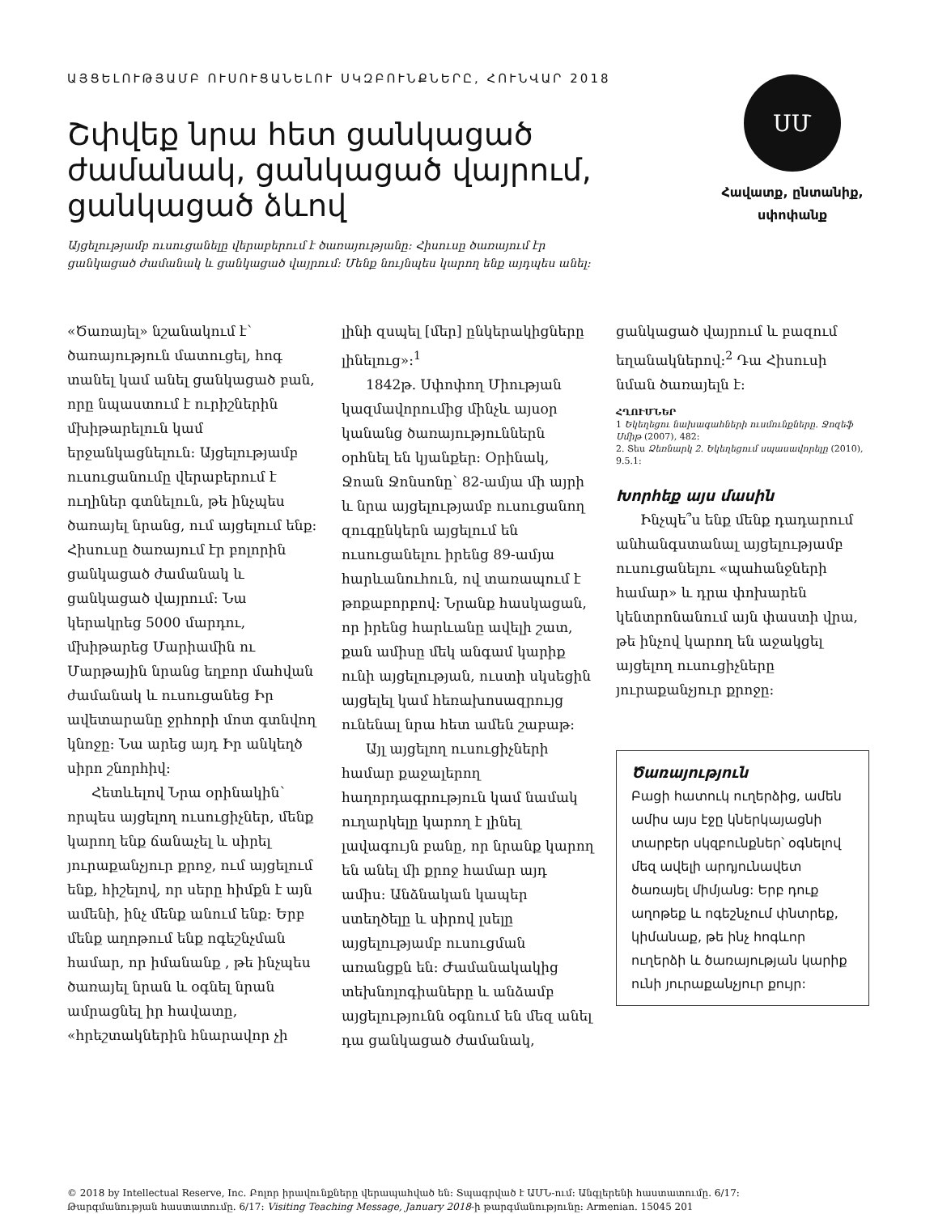ԱՅՑԵԼՈՒԹՅԱՄԲ ՈՒՍՈՒՑԱՆԵԼՈՒ ՍԿԶԲՈՒՆՔՆԵՐԸ, ՀՈՒՆՎԱՐ 2018
Շփվեք նրա հետ ցանկացած
ժամանակ, ցանկացած վայրում,
ցանկացած ձևով
Այցելությամբ ուսուցանելը վերաբերում է ծառայությանը: Հիսուսը ծառայում էր
ցանկացած ժամանակ և ցանկացած վայրում: Մենք նույնպես կարող ենք այդպես անել:
ՍՄ
Հավատք, ընտանիք,
սփոփանք
«Ծառայել» նշանակում է՝ ծառայություն մատուցել, հոգ տանել կամ անել ցանկացած բան, որը նպաստում է ուրիշներին մխիթարելուն կամ երջանկացնելուն: Այցելությամբ ուսուցանումը վերաբերում է ուղիներ գտնելուն, թե ինչպես ծառայել նրանց, ում այցելում ենք: Հիսուսը ծառայում էր բոլորին ցանկացած ժամանակ և ցանկացած վայրում: Նա կերակրեց 5000 մարդու, մխիթարեց Մարիամին ու Մարթային նրանց եղբոր մահվան ժամանակ և ուսուցանեց Իր ավետարանը ջրհորի մոտ գտնվող կնոջը: Նա արեց այդ Իր անկեղծ սիրո շնորհիվ:
Հետևելով Նրա օրինակին՝ որպես այցելող ուսուցիչներ, մենք կարող ենք ճանաչել և սիրել յուրաքանչյուր քրոջ, ում այցելում ենք, հիշելով, որ սերը հիմքն է այն ամենի, ինչ մենք անում ենք: Երբ մենք աղոթում ենք ոգեշնչման համար, որ իմանանք , թե ինչպես ծառայել նրան և օգնել նրան ամրացնել իր հավատը, «հրեշտակներին հնարավոր չի
լինի զսպել [մեր] ընկերակիցները լինելուց»:<sup>1</sup>
1842թ. Սփոփող Միության կազմավորումից մինչև այսօր կանանց ծառայություններն օրհնել են կյանքեր: Օրինակ, Ջոան Ջոնսոնը՝ 82-ամյա մի այրի և նրա այցելությամբ ուսուցանող զուգընկերն այցելում են ուսուցանելու իրենց 89-ամյա հարևանուհուն, ով տառապում է թոքաբորբով: Նրանք հասկացան, որ իրենց հարևանը ավելի շատ, քան ամիսը մեկ անգամ կարիք ունի այցելության, ուստի սկսեցին այցելել կամ հեռախոսազրույց ունենալ նրա հետ ամեն շաբաթ:
Այլ այցելող ուսուցիչների համար քաջալերող հաղորդագրություն կամ նամակ ուղարկելը կարող է լինել լավագույն բանը, որ նրանք կարող են անել մի քրոջ համար այդ ամիս: Անձնական կապեր ստեղծելը և սիրով լսելը այցելությամբ ուսուցման առանցքն են: Ժամանակակից տեխնոլոգիաները և անձամբ այցելությունն օգնում են մեզ անել դա ցանկացած ժամանակ,
ցանկացած վայրում և բազում եղանակներով:<sup>2</sup> Դա Հիսուսի նման ծառայելն է:
ՀՂՈՒՄՆԵՐ
1 Եկեղեցու նախագահների ուսմունքները. Ջոզեֆ Սմիթ (2007), 482:
2. Տես Ձեռնարկ 2. Եկեղեցում սպասավորելը (2010), 9.5.1:
Խորհեք այս մասին
Ինչպե՞ս ենք մենք դադարում անհանգստանալ այցելությամբ ուսուցանելու «պահանջների համար» և դրա փոխարեն կենտրոնանում այն փաստի վրա, թե ինչով կարող են աջակցել այցելող ուսուցիչները յուրաքանչյուր քրոջը:
Ծառայություն
Բացի հատուկ ուղերձից, ամեն ամիս այս էջը կներկայացնի տարբեր սկզբունքներ՝ օգնելով մեզ ավելի արդյունավետ ծառայել միմյանց: Երբ դուք աղոթեք և ոգեշնչում փնտրեք, կիմանաք, թե ինչ հոգևոր ուղերձի և ծառայության կարիք ունի յուրաքանչյուր քույր:
© 2018 by Intellectual Reserve, Inc. Բոլոր իրավունքները վերապահված են: Տպագրված է ԱՄՆ-ում: Անգլերենի հաստատումը. 6/17:
Թարգմանության հաստատումը. 6/17: Visiting Teaching Message, January 2018-ի թարգմանությունը: Armenian. 15045 201